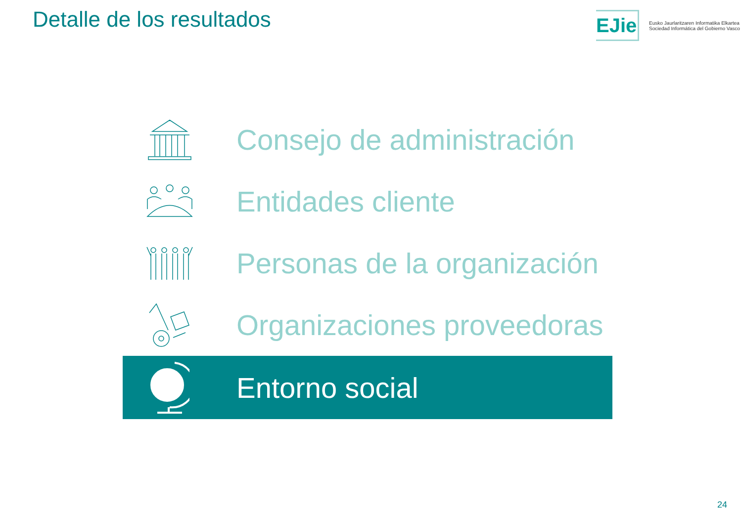Detalle de los resultados
EJie
Eusko Jaurlaritzaren Informatika Elkartea
Sociedad Informática del Gobierno Vasco
Consejo de administración
Entidades cliente
Personas de la organización
Organizaciones proveedoras
Entorno social
24